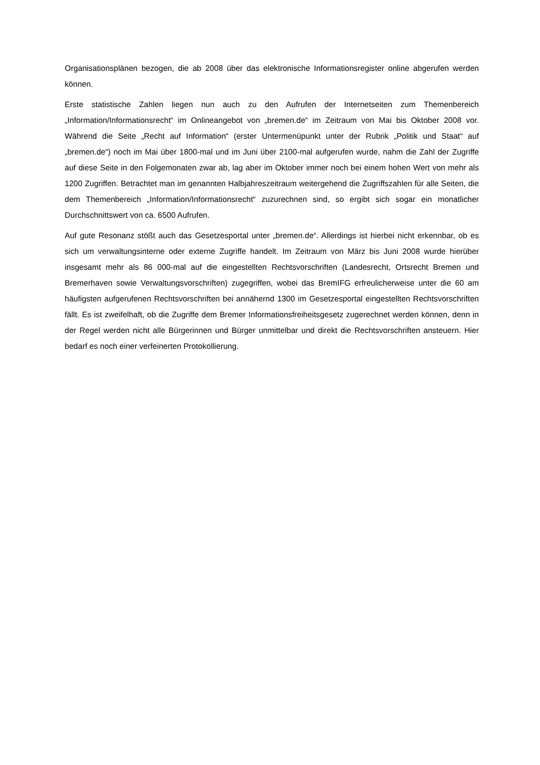Organisationsplänen bezogen, die ab 2008 über das elektronische Informationsregister online abgerufen werden können.
Erste statistische Zahlen liegen nun auch zu den Aufrufen der Internetseiten zum Themenbereich „Information/Informationsrecht“ im Onlineangebot von „bremen.de“ im Zeitraum von Mai bis Oktober 2008 vor. Während die Seite „Recht auf Information“ (erster Untermenüpunkt unter der Rubrik „Politik und Staat“ auf „bremen.de“) noch im Mai über 1800-mal und im Juni über 2100-mal aufgerufen wurde, nahm die Zahl der Zugriffe auf diese Seite in den Folgemonaten zwar ab, lag aber im Oktober immer noch bei einem hohen Wert von mehr als 1200 Zugriffen. Betrachtet man im genannten Halbjahreszeitraum weitergehend die Zugriffszahlen für alle Seiten, die dem Themenbereich „Information/Informationsrecht“ zuzurechnen sind, so ergibt sich sogar ein monatlicher Durchschnittswert von ca. 6500 Aufrufen.
Auf gute Resonanz stößt auch das Gesetzesportal unter „bremen.de“. Allerdings ist hierbei nicht erkennbar, ob es sich um verwaltungsinterne oder externe Zugriffe handelt. Im Zeitraum von März bis Juni 2008 wurde hierüber insgesamt mehr als 86 000-mal auf die eingestellten Rechtsvorschriften (Landesrecht, Ortsrecht Bremen und Bremerhaven sowie Verwaltungsvorschriften) zugegriffen, wobei das BremIFG erfreulicherweise unter die 60 am häufigsten aufgerufenen Rechtsvorschriften bei annähernd 1300 im Gesetzesportal eingestellten Rechtsvorschriften fällt. Es ist zweifelhaft, ob die Zugriffe dem Bremer Informationsfreiheitsgesetz zugerechnet werden können, denn in der Regel werden nicht alle Bürgerinnen und Bürger unmittelbar und direkt die Rechtsvorschriften ansteuern. Hier bedarf es noch einer verfeinerten Protokollierung.